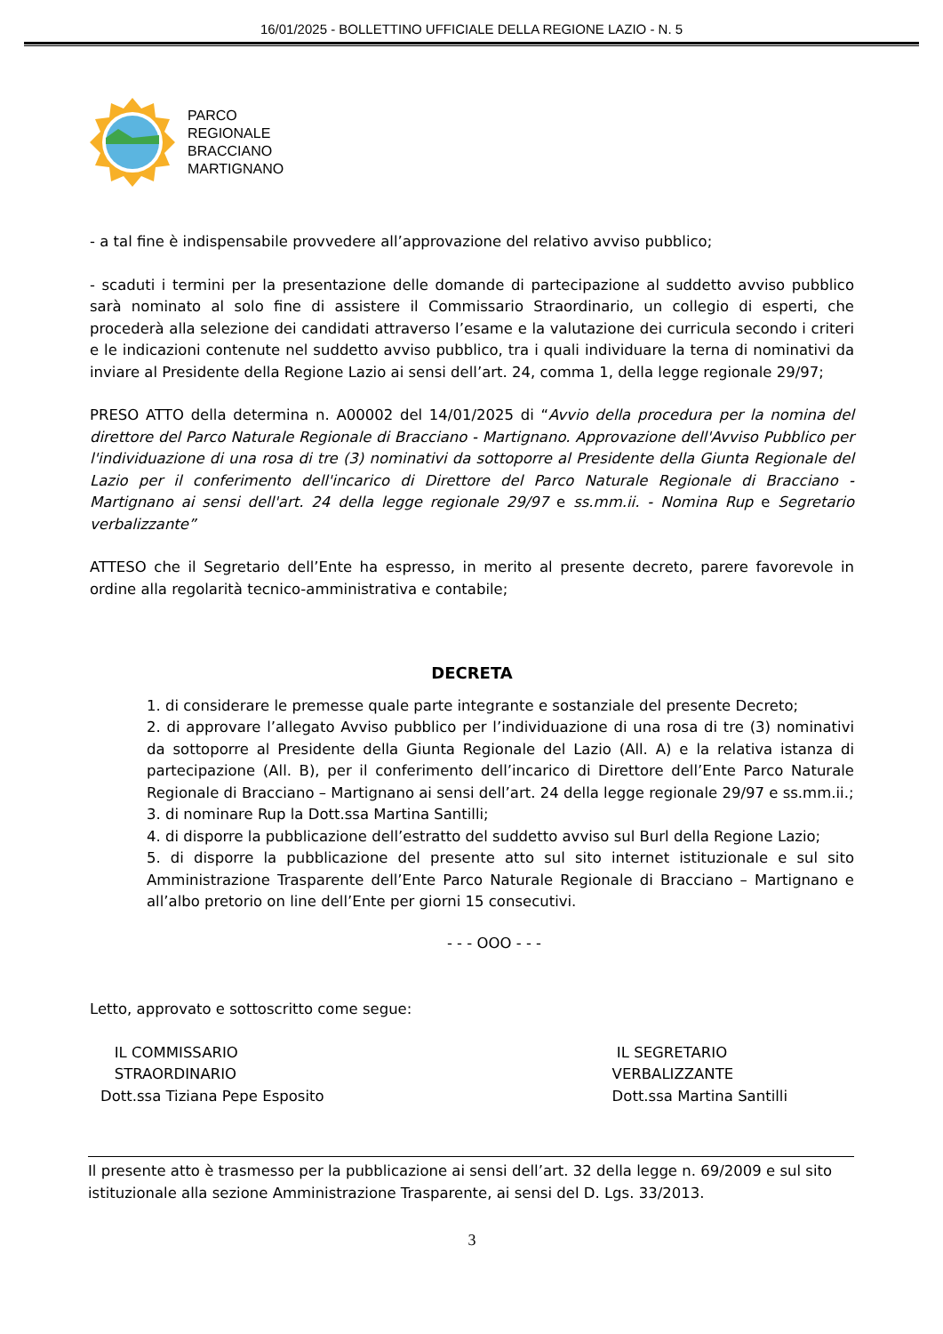16/01/2025 - BOLLETTINO UFFICIALE DELLA REGIONE LAZIO - N. 5
PARCO
REGIONALE
BRACCIANO
MARTIGNANO
- a tal fine è indispensabile provvedere all’approvazione del relativo avviso pubblico;
- scaduti i termini per la presentazione delle domande di partecipazione al suddetto avviso pubblico sarà nominato al solo fine di assistere il Commissario Straordinario, un collegio di esperti, che procederà alla selezione dei candidati attraverso l’esame e la valutazione dei curricula secondo i criteri e le indicazioni contenute nel suddetto avviso pubblico, tra i quali individuare la terna di nominativi da inviare al Presidente della Regione Lazio ai sensi dell’art. 24, comma 1, della legge regionale 29/97;
PRESO ATTO della determina n. A00002 del 14/01/2025 di “Avvio della procedura per la nomina del direttore del Parco Naturale Regionale di Bracciano - Martignano. Approvazione dell'Avviso Pubblico per l'individuazione di una rosa di tre (3) nominativi da sottoporre al Presidente della Giunta Regionale del Lazio per il conferimento dell'incarico di Direttore del Parco Naturale Regionale di Bracciano - Martignano ai sensi dell'art. 24 della legge regionale 29/97 e ss.mm.ii. - Nomina Rup e Segretario verbalizzante”
ATTESO che il Segretario dell’Ente ha espresso, in merito al presente decreto, parere favorevole in ordine alla regolarità tecnico-amministrativa e contabile;
DECRETA
1. di considerare le premesse quale parte integrante e sostanziale del presente Decreto;
2. di approvare l’allegato Avviso pubblico per l’individuazione di una rosa di tre (3) nominativi da sottoporre al Presidente della Giunta Regionale del Lazio (All. A) e la relativa istanza di partecipazione (All. B), per il conferimento dell’incarico di Direttore dell’Ente Parco Naturale Regionale di Bracciano – Martignano ai sensi dell’art. 24 della legge regionale 29/97 e ss.mm.ii.;
3. di nominare Rup la Dott.ssa Martina Santilli;
4. di disporre la pubblicazione dell’estratto del suddetto avviso sul Burl della Regione Lazio;
5. di disporre la pubblicazione del presente atto sul sito internet istituzionale e sul sito Amministrazione Trasparente dell’Ente Parco Naturale Regionale di Bracciano – Martignano e all’albo pretorio on line dell’Ente per giorni 15 consecutivi.
- - - OOO - - -
Letto, approvato e sottoscritto come segue:
IL COMMISSARIO
STRAORDINARIO
Dott.ssa Tiziana Pepe Esposito
IL SEGRETARIO
VERBALIZZANTE
Dott.ssa Martina Santilli
Il presente atto è trasmesso per la pubblicazione ai sensi dell’art. 32 della legge n. 69/2009 e sul sito istituzionale alla sezione Amministrazione Trasparente, ai sensi del D. Lgs. 33/2013.
3